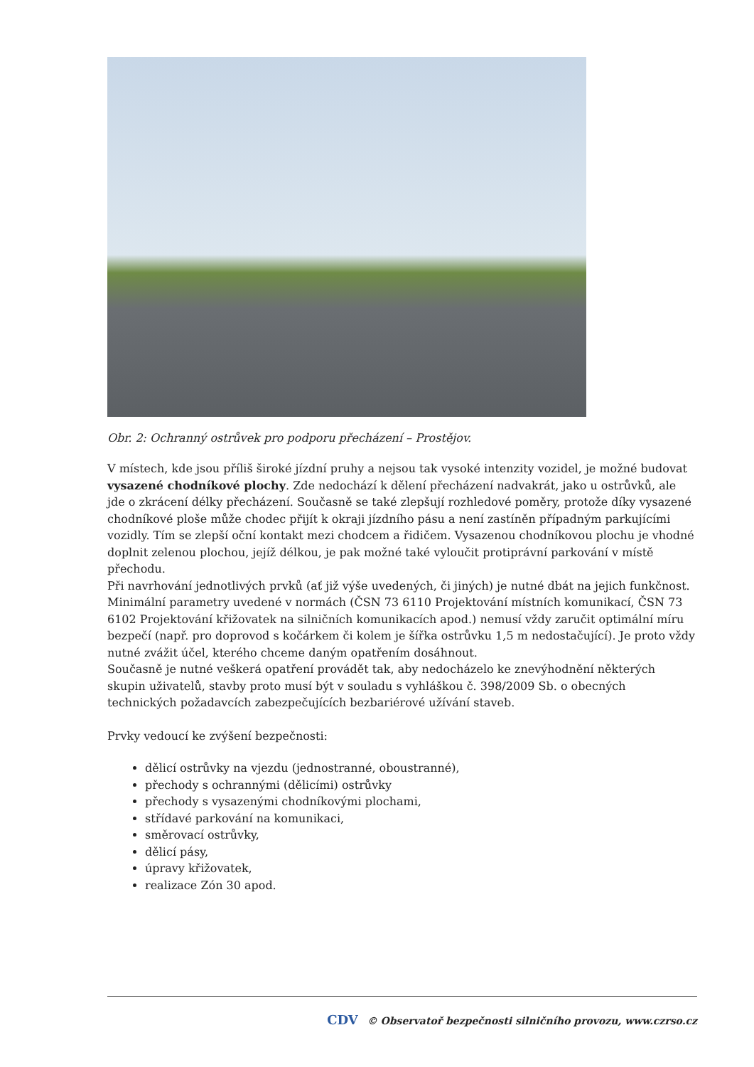Obr. 2: Ochranný ostrůvek pro podporu přecházení – Prostějov.
V místech, kde jsou příliš široké jízdní pruhy a nejsou tak vysoké intenzity vozidel, je možné budovat vysazené chodníkové plochy. Zde nedochází k dělení přecházení nadvakrát, jako u ostrůvků, ale jde o zkrácení délky přecházení. Současně se také zlepšují rozhledové poměry, protože díky vysazené chodníkové ploše může chodec přijít k okraji jízdního pásu a není zastíněn případným parkujícími vozidly. Tím se zlepší oční kontakt mezi chodcem a řidičem. Vysazenou chodníkovou plochu je vhodné doplnit zelenou plochou, jejíž délkou, je pak možné také vyloučit protiprávní parkování v místě přechodu.
Při navrhování jednotlivých prvků (ať již výše uvedených, či jiných) je nutné dbát na jejich funkčnost. Minimální parametry uvedené v normách (ČSN 73 6110 Projektování místních komunikací, ČSN 73 6102 Projektování křižovatek na silničních komunikacích apod.) nemusí vždy zaručit optimální míru bezpečí (např. pro doprovod s kočárkem či kolem je šířka ostrůvku 1,5 m nedostačující). Je proto vždy nutné zvážit účel, kterého chceme daným opatřením dosáhnout.
Současně je nutné veškerá opatření provádět tak, aby nedocházelo ke znevýhodnění některých skupin uživatelů, stavby proto musí být v souladu s vyhláškou č. 398/2009 Sb. o obecných technických požadavcích zabezpečujících bezbariérové užívání staveb.
Prvky vedoucí ke zvýšení bezpečnosti:
dělicí ostrůvky na vjezdu (jednostranné, oboustranné),
přechody s ochrannými (dělicími) ostrůvky
přechody s vysazenými chodníkovými plochami,
střídavé parkování na komunikaci,
směrovací ostrůvky,
dělicí pásy,
úpravy křižovatek,
realizace Zón 30 apod.
CDV © Observatoř bezpečnosti silničního provozu, www.czrso.cz